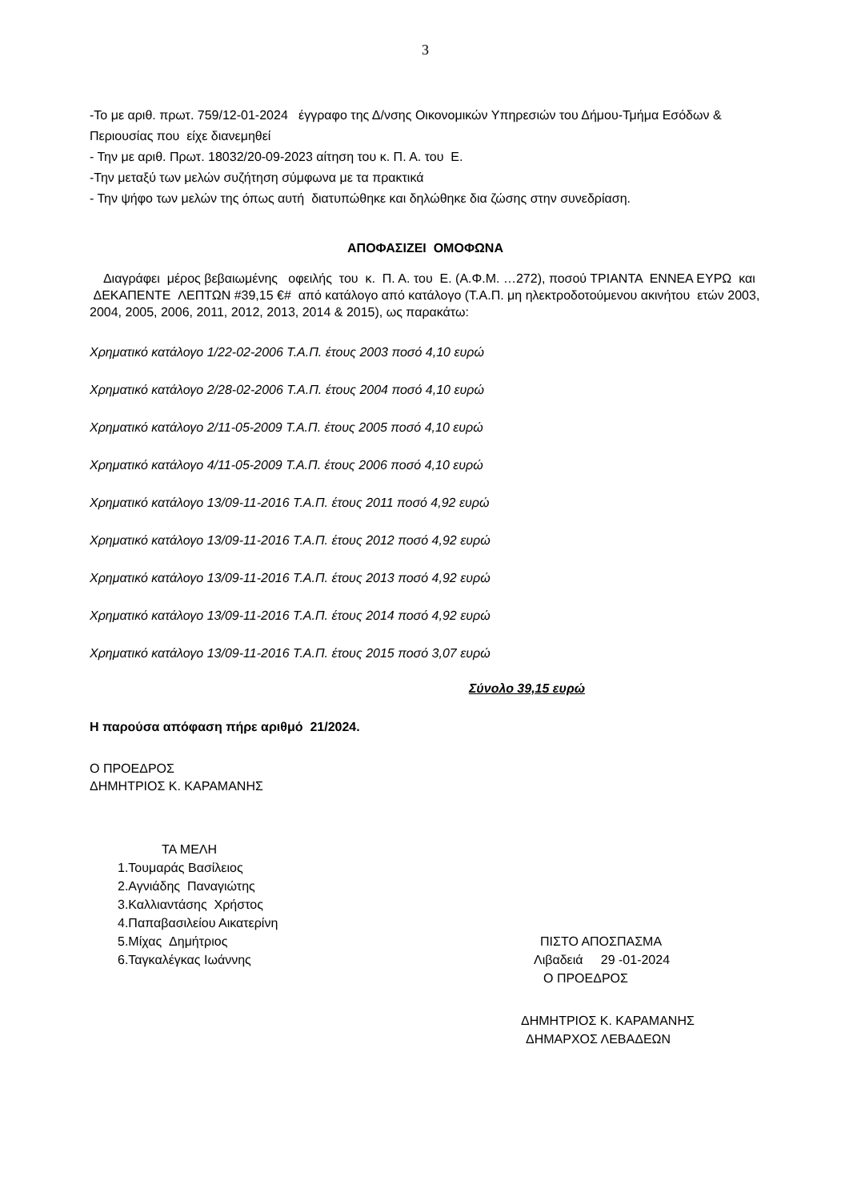3
-Το με αριθ. πρωτ. 759/12-01-2024 έγγραφο της Δ/νσης Οικονομικών Υπηρεσιών του Δήμου-Τμήμα Εσόδων & Περιουσίας που είχε διανεμηθεί
- Την με αριθ. Πρωτ. 18032/20-09-2023 αίτηση του κ. Π. Α. του Ε.
-Την μεταξύ των μελών συζήτηση σύμφωνα με τα πρακτικά
- Την ψήφο των μελών της όπως αυτή διατυπώθηκε και δηλώθηκε δια ζώσης στην συνεδρίαση.
ΑΠΟΦΑΣΙΖΕΙ ΟΜΟΦΩΝΑ
Διαγράφει μέρος βεβαιωμένης οφειλής του κ. Π. Α. του Ε. (Α.Φ.Μ. …272), ποσού ΤΡΙΑΝΤΑ ΕΝΝΕΑ ΕΥΡΩ και ΔΕΚΑΠΕΝΤΕ ΛΕΠΤΩΝ #39,15 €# από κατάλογο από κατάλογο (Τ.Α.Π. μη ηλεκτροδοτούμενου ακινήτου ετών 2003, 2004, 2005, 2006, 2011, 2012, 2013, 2014 & 2015), ως παρακάτω:
Χρηματικό κατάλογο 1/22-02-2006 Τ.Α.Π. έτους 2003 ποσό 4,10 ευρώ
Χρηματικό κατάλογο 2/28-02-2006 Τ.Α.Π. έτους 2004 ποσό 4,10 ευρώ
Χρηματικό κατάλογο 2/11-05-2009 Τ.Α.Π. έτους 2005 ποσό 4,10 ευρώ
Χρηματικό κατάλογο 4/11-05-2009 Τ.Α.Π. έτους 2006 ποσό 4,10 ευρώ
Χρηματικό κατάλογο 13/09-11-2016 Τ.Α.Π. έτους 2011 ποσό 4,92 ευρώ
Χρηματικό κατάλογο 13/09-11-2016 Τ.Α.Π. έτους 2012 ποσό 4,92 ευρώ
Χρηματικό κατάλογο 13/09-11-2016 Τ.Α.Π. έτους 2013 ποσό 4,92 ευρώ
Χρηματικό κατάλογο 13/09-11-2016 Τ.Α.Π. έτους 2014 ποσό 4,92 ευρώ
Χρηματικό κατάλογο 13/09-11-2016 Τ.Α.Π. έτους 2015 ποσό 3,07 ευρώ
Σύνολο 39,15 ευρώ
Η παρούσα απόφαση πήρε αριθμό 21/2024.
Ο ΠΡΟΕΔΡΟΣ
ΔΗΜΗΤΡΙΟΣ Κ. ΚΑΡΑΜΑΝΗΣ
ΤΑ ΜΕΛΗ
1.Τουμαράς Βασίλειος
2.Αγνιάδης Παναγιώτης
3.Καλλιαντάσης Χρήστος
4.Παπαβασιλείου Αικατερίνη
5.Μίχας Δημήτριος
6.Ταγκαλέγκας Ιωάννης
ΠΙΣΤΟ ΑΠΟΣΠΑΣΜΑ
Λιβαδειά 29 -01-2024
Ο ΠΡΟΕΔΡΟΣ
ΔΗΜΗΤΡΙΟΣ Κ. ΚΑΡΑΜΑΝΗΣ
ΔΗΜΑΡΧΟΣ ΛΕΒΑΔΕΩΝ